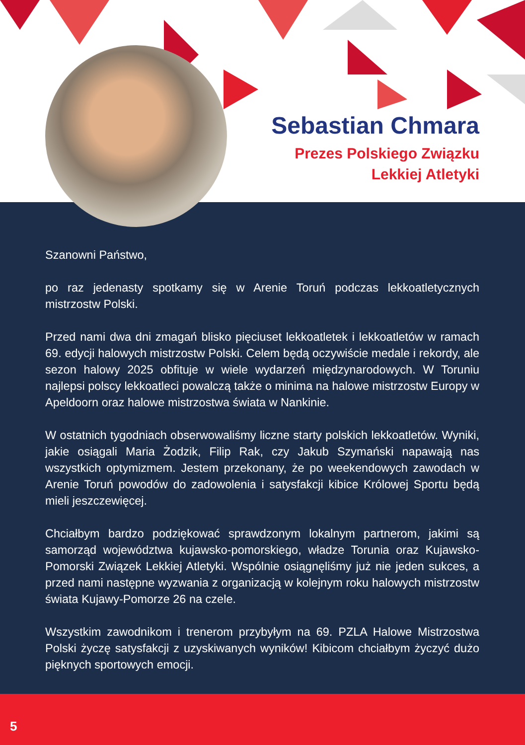Sebastian Chmara
Prezes Polskiego Związku
Lekkiej Atletyki
Szanowni Państwo,
po raz jedenasty spotkamy się w Arenie Toruń podczas lekkoatletycznych mistrzostw Polski.
Przed nami dwa dni zmagań blisko pięciuset lekkoatletek i lekkoatletów w ramach 69. edycji halowych mistrzostw Polski. Celem będą oczywiście medale i rekordy, ale sezon halowy 2025 obfituje w wiele wydarzeń międzynarodowych. W Toruniu najlepsi polscy lekkoatleci powalczą także o minima na halowe mistrzostw Europy w Apeldoorn oraz halowe mistrzostwa świata w Nankinie.
W ostatnich tygodniach obserwowaliśmy liczne starty polskich lekkoatletów. Wyniki, jakie osiągali Maria Żodzik, Filip Rak, czy Jakub Szymański napawają nas wszystkich optymizmem. Jestem przekonany, że po weekendowych zawodach w Arenie Toruń powodów do zadowolenia i satysfakcji kibice Królowej Sportu będą mieli jeszczewięcej.
Chciałbym bardzo podziękować sprawdzonym lokalnym partnerom, jakimi są samorząd województwa kujawsko-pomorskiego, władze Torunia oraz Kujawsko-Pomorski Związek Lekkiej Atletyki. Wspólnie osiągnęliśmy już nie jeden sukces, a przed nami następne wyzwania z organizacją w kolejnym roku halowych mistrzostw świata Kujawy-Pomorze 26 na czele.
Wszystkim zawodnikom i trenerom przybyłym na 69. PZLA Halowe Mistrzostwa Polski życzę satysfakcji z uzyskiwanych wyników! Kibicom chciałbym życzyć dużo pięknych sportowych emocji.
5